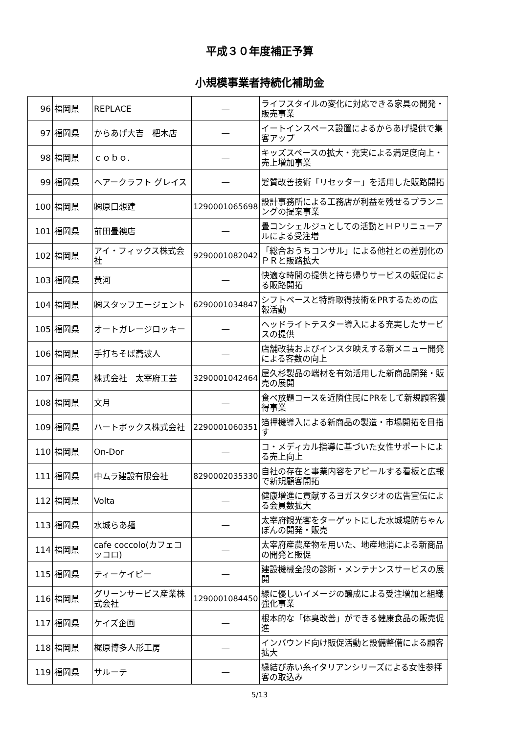平成３０年度補正予算
小規模事業者持続化補助金
| 96 | 福岡県 | REPLACE | ― | ライフスタイルの変化に対応できる家具の開発・販売事業 |
| 97 | 福岡県 | からあげ大吉 杷木店 | ― | イートインスペース設置によるからあげ提供で集客アップ |
| 98 | 福岡県 | ｃｏｂｏ. | ― | キッズスペースの拡大・充実による満足度向上・売上増加事業 |
| 99 | 福岡県 | ヘアークラフト グレイス | ― | 髪質改善技術「リセッター」を活用した販路開拓 |
| 100 | 福岡県 | ㈱原口想建 | 1290001065698 | 設計事務所による工務店が利益を残せるプランニングの提案事業 |
| 101 | 福岡県 | 前田畳襖店 | ― | 畳コンシェルジュとしての活動とＨＰリニューアルによる受注増 |
| 102 | 福岡県 | アイ・フィックス株式会社 | 9290001082042 | 「総合おうちコンサル」による他社との差別化のＰＲと販路拡大 |
| 103 | 福岡県 | 黄河 | ― | 快適な時間の提供と持ち帰りサービスの販促による販路開拓 |
| 104 | 福岡県 | ㈱スタッフエージェント | 6290001034847 | シフトベースと特許取得技術をPRするための広報活動 |
| 105 | 福岡県 | オートガレージロッキー | ― | ヘッドライトテスター導入による充実したサービスの提供 |
| 106 | 福岡県 | 手打ちそば蕎波人 | ― | 店舗改装およびインスタ映えする新メニュー開発による客数の向上 |
| 107 | 福岡県 | 株式会社 太宰府工芸 | 3290001042464 | 屋久杉製品の端材を有効活用した新商品開発・販売の展開 |
| 108 | 福岡県 | 文月 | ― | 食べ放題コースを近隣住民にPRをして新規顧客獲得事業 |
| 109 | 福岡県 | ハートボックス株式会社 | 2290001060351 | 箔押機導入による新商品の製造・市場開拓を目指す |
| 110 | 福岡県 | On-Dor | ― | コ・メディカル指導に基づいた女性サポートによる売上向上 |
| 111 | 福岡県 | 中ムラ建設有限会社 | 8290002035330 | 自社の存在と事業内容をアピールする看板と広報で新規顧客開拓 |
| 112 | 福岡県 | Volta | ― | 健康増進に貢献するヨガスタジオの広告宣伝による会員数拡大 |
| 113 | 福岡県 | 水城らあ麺 | ― | 太宰府観光客をターゲットにした水城堤防ちゃんぽんの開発・販売 |
| 114 | 福岡県 | cafe coccolo(カフェコッコロ) | ― | 太宰府産農産物を用いた、地産地消による新商品の開発と販促 |
| 115 | 福岡県 | ティーケイピー | ― | 建設機械全般の診断・メンテナンスサービスの展開 |
| 116 | 福岡県 | グリーンサービス産業株式会社 | 1290001084450 | 緑に優しいイメージの醸成による受注増加と組織強化事業 |
| 117 | 福岡県 | ケイズ企画 | ― | 根本的な「体臭改善」ができる健康食品の販売促進 |
| 118 | 福岡県 | 梶原博多人形工房 | ― | インバウンド向け販促活動と設備整備による顧客拡大 |
| 119 | 福岡県 | サルーテ | ― | 縁結び赤い糸イタリアンシリーズによる女性参拝客の取込み |
5/13